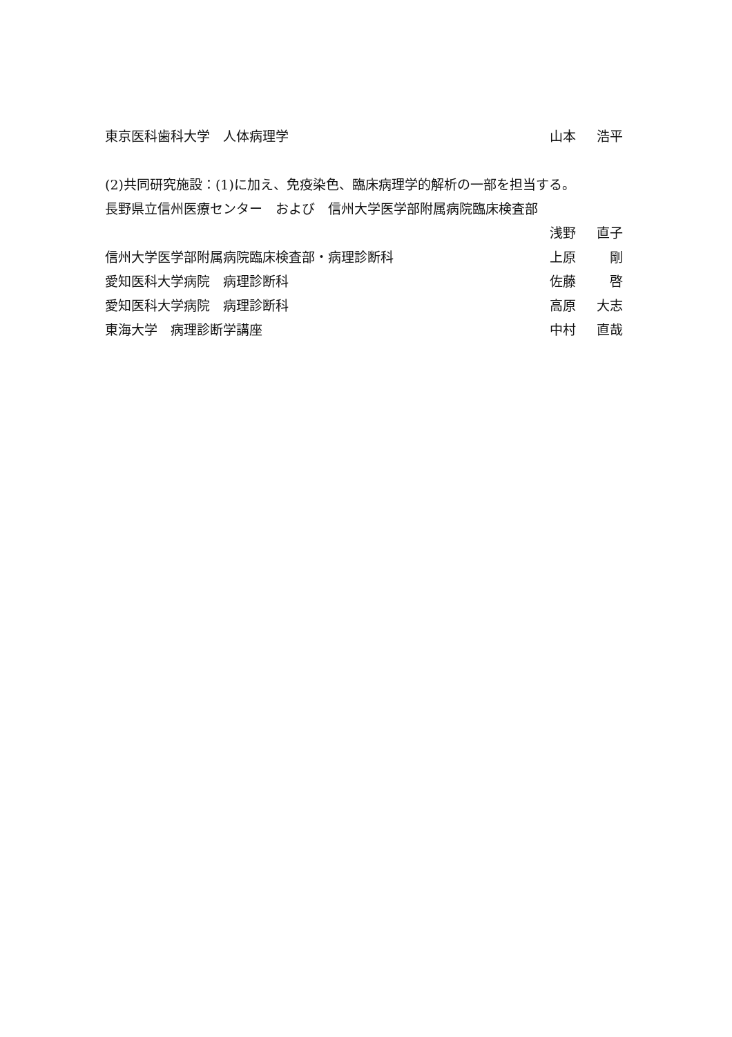東京医科歯科大学　人体病理学 山本 浩平
(2)共同研究施設：(1)に加え、免疫染色、臨床病理学的解析の一部を担当する。
長野県立信州医療センター　および　信州大学医学部附属病院臨床検査部
浅野 直子
信州大学医学部附属病院臨床検査部・病理診断科 上原 剛
愛知医科大学病院　病理診断科 佐藤 啓
愛知医科大学病院　病理診断科 高原 大志
東海大学　病理診断学講座 中村 直哉